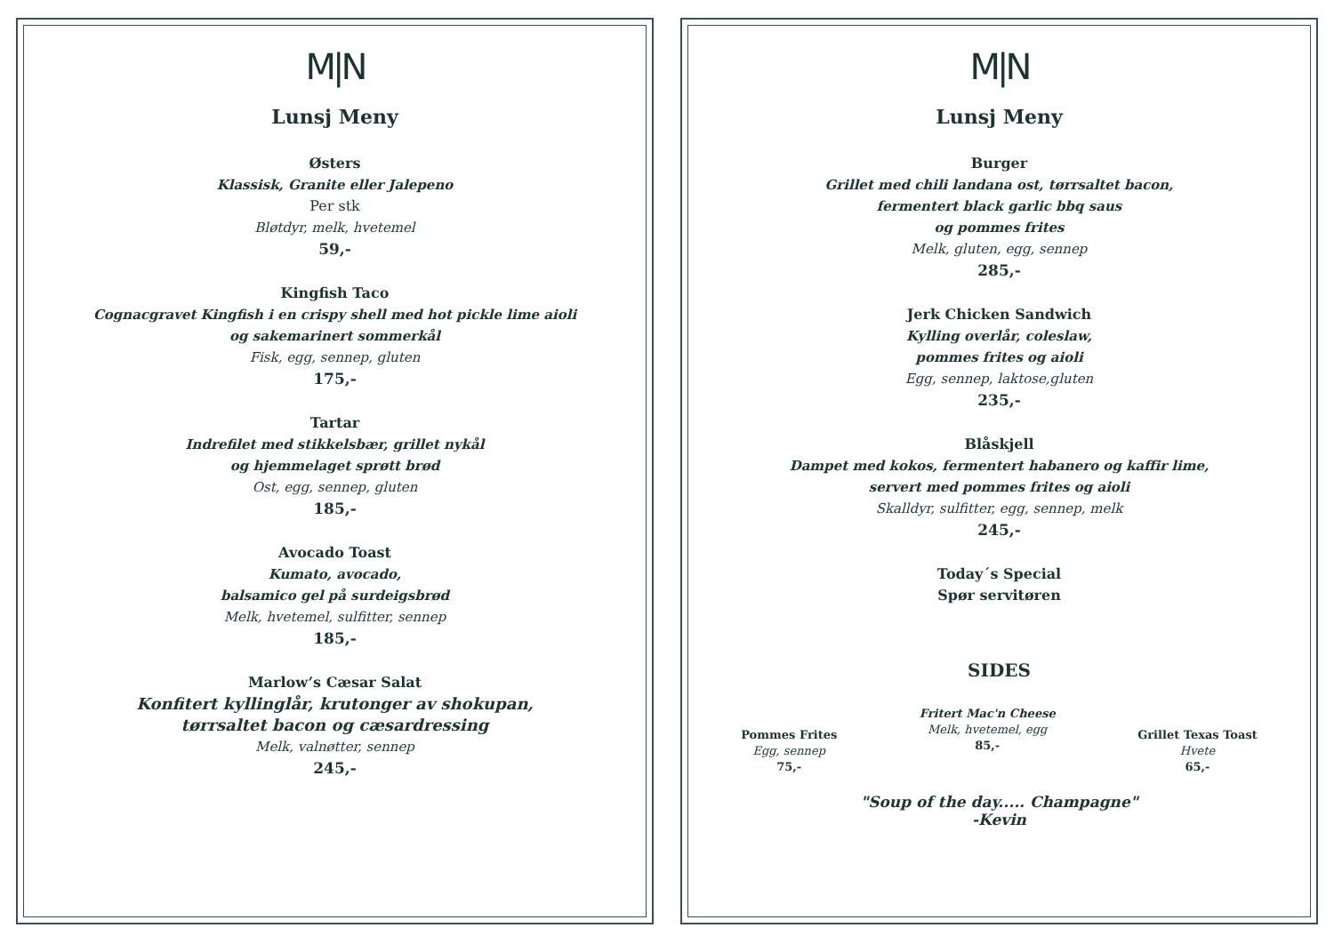M|N
Lunsj Meny
Østers
Klassisk, Granite eller Jalepeno
Per stk
Bløtdyr, melk, hvetemel
59,-
Kingfish Taco
Cognacgravet Kingfish i en crispy shell med hot pickle lime aioli
og sakemarinert sommerkål
Fisk, egg, sennep, gluten
175,-
Tartar
Indrefilet med stikkelsbær, grillet nykål
og hjemmelaget sprøtt brød
Ost, egg, sennep, gluten
185,-
Avocado Toast
Kumato, avocado,
balsamico gel på surdeigsbrød
Melk, hvetemel, sulfitter, sennep
185,-
Marlow’s Cæsar Salat
Konfitert kyllinglår, krutonger av shokupan,
tørrsaltet bacon og cæsardressing
Melk, valnøtter, sennep
245,-
M|N
Lunsj Meny
Burger
Grillet med chili landana ost, tørrsaltet bacon,
fermentert black garlic bbq saus
og pommes frites
Melk, gluten, egg, sennep
285,-
Jerk Chicken Sandwich
Kylling overlår, coleslaw,
pommes frites og aioli
Egg, sennep, laktose,gluten
235,-
Blåskjell
Dampet med kokos, fermentert habanero og kaffir lime,
servert med pommes frites og aioli
Skalldyr, sulfitter, egg, sennep, melk
245,-
Today´s Special
Spør servitøren
SIDES
Pommes Frites
Egg, sennep
75,-
Fritert Mac'n Cheese
Melk, hvetemel, egg
85,-
Grillet Texas Toast
Hvete
65,-
"Soup of the day..... Champagne"
-Kevin